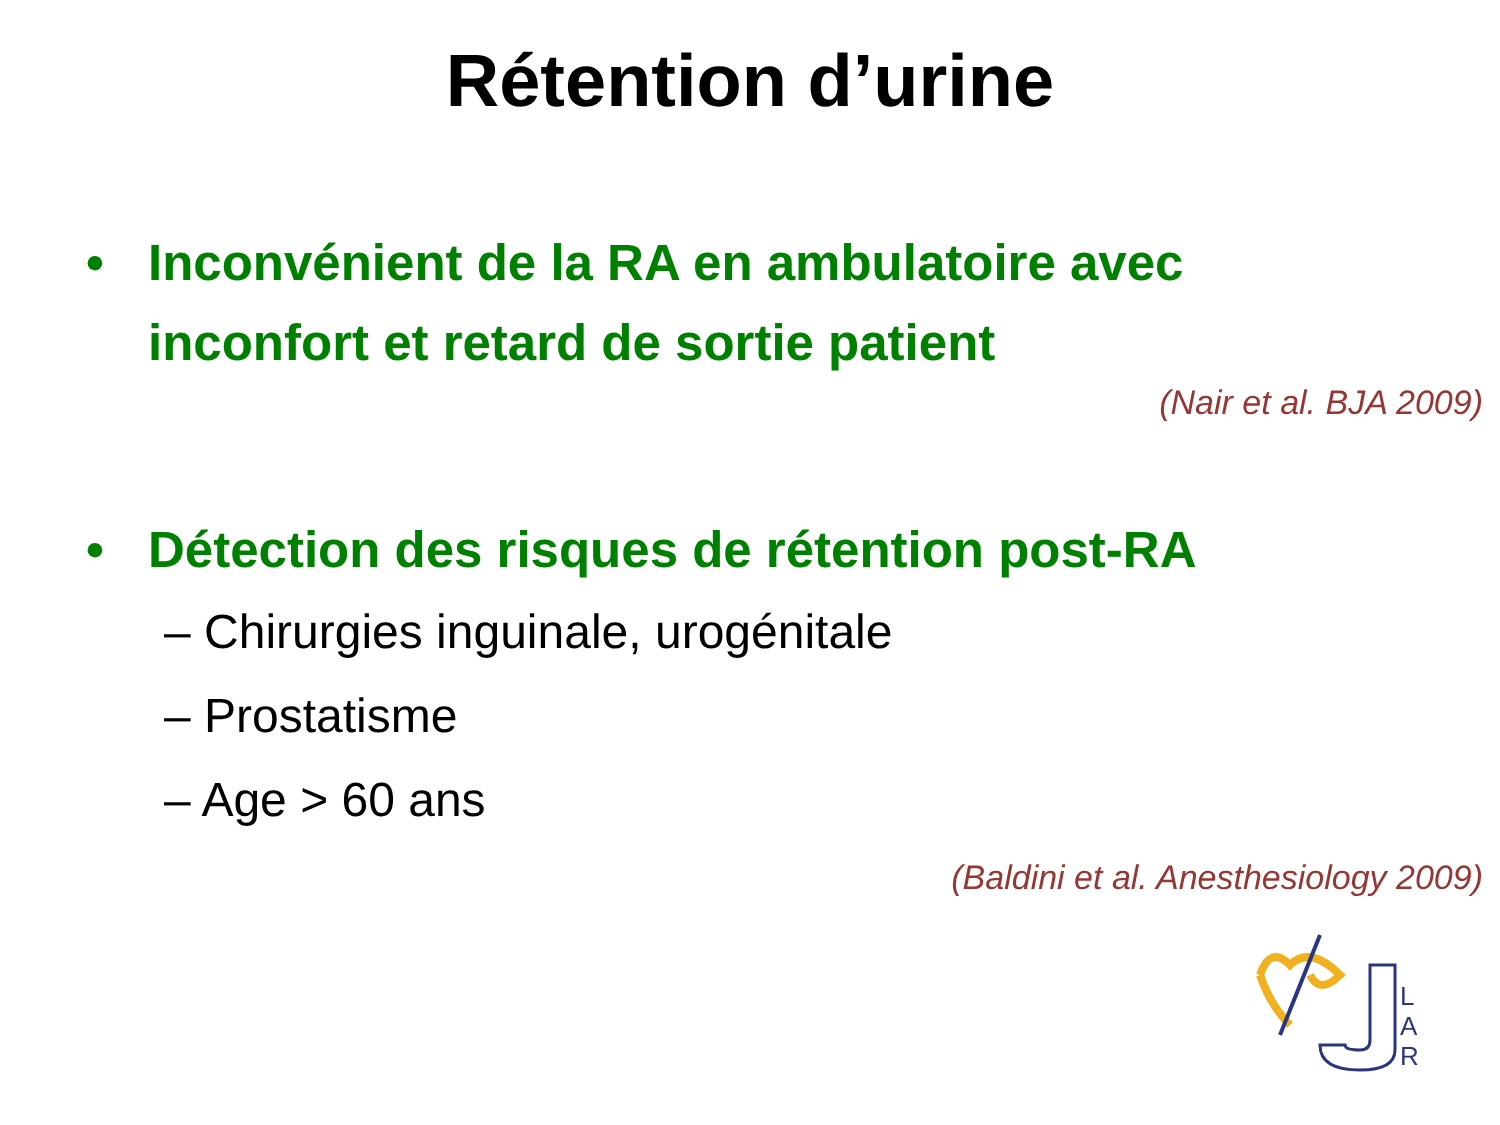Rétention d’urine
• Inconvénient de la RA en ambulatoire avec inconfort et retard de sortie patient
(Nair et al. BJA 2009)
• Détection des risques de rétention post-RA
– Chirurgies inguinale, urogénitale
– Prostatisme
– Age > 60 ans
(Baldini et al. Anesthesiology 2009)
L
A
R